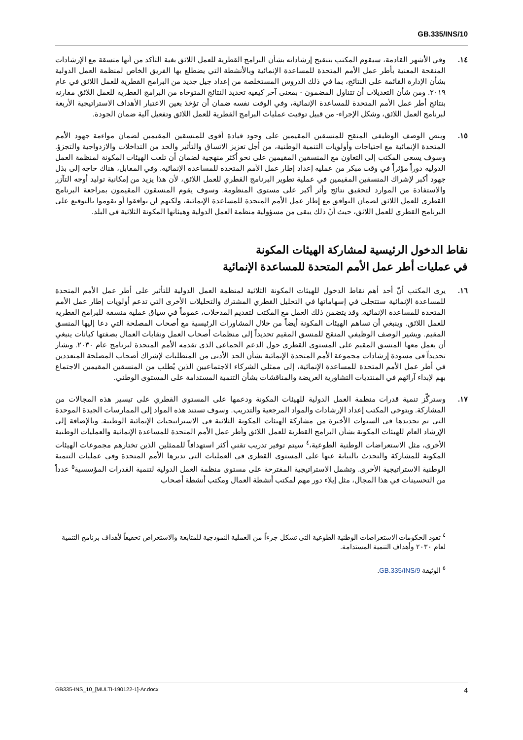GB.335/INS/10
١٤. وفي الأشهر القادمة، سيقوم المكتب بتنقيح إرشاداته بشأن البرامج القطرية للعمل اللائق بغية التأكد من أنها متسقة مع الإرشادات المنقحة المعنية بأطر عمل الأمم المتحدة للمساعدة الإنمائية وبالأنشطة التي يضطلع بها الفريق الخاص لمنظمة العمل الدولية بشأن الإدارة القائمة على النتائج، بما في ذلك الدروس المستخلصة من إعداد جيل جديد من البرامج القطرية للعمل اللائق في عام ٢٠١٩. ومن شأن التعديلات أن تتناول المضمون - بمعنى آخر كيفية تحديد النتائج المتوخاة من البرامج القطرية للعمل اللائق مقارنة بنتائج أطر عمل الأمم المتحدة للمساعدة الإنمائية، وفي الوقت نفسه ضمان أن تؤخذ بعين الاعتبار الأهداف الاستراتيجية الأربعة لبرنامج العمل اللائق، وشكل الإجراء- من قبيل توقيت عمليات البرامج القطرية للعمل اللائق وتفعيل آلية ضمان الجودة.
١٥. وينص الوصف الوظيفي المنقح للمنسقين المقيمين على وجود قيادة أقوى للمنسقين المقيمين لضمان مواءمة جهود الأمم المتحدة الإنمائية مع احتياجات وأولويات التنمية الوطنية، من أجل تعزيز الاتساق والتأثير والحد من التداخلات والازدواجية والتجزؤ. وسوف يسعى المكتب إلى التعاون مع المنسقين المقيمين على نحو أكثر منهجية لضمان أن تلعب الهيئات المكونة لمنظمة العمل الدولية دوراً مؤثراً في وقت مبكر من عملية إعداد إطار عمل الأمم المتحدة للمساعدة الإنمائية. وفي المقابل، هناك حاجة إلى بذل جهود أكبر لإشراك المنسقين المقيمين في عملية تطوير البرنامج القطري للعمل اللائق، لأن هذا يزيد من إمكانية توليد أوجه التآزر والاستفادة من الموارد لتحقيق نتائج وأثر أكبر على مستوى المنظومة. وسوف يقوم المنسقون المقيمون بمراجعة البرنامج القطري للعمل اللائق لضمان التوافق مع إطار عمل الأمم المتحدة للمساعدة الإنمائية، ولكنهم لن يوافقوا أو يقوموا بالتوقيع على البرنامج القطري للعمل اللائق، حيث أنّ ذلك يبقى من مسؤولية منظمة العمل الدولية وهيئاتها المكونة الثلاثية في البلد.
نقاط الدخول الرئيسية لمشاركة الهيئات المكونة
في عمليات أطر عمل الأمم المتحدة للمساعدة الإنمائية
١٦. يرى المكتب أنّ أحد أهم نقاط الدخول للهيئات المكونة الثلاثية لمنظمة العمل الدولية للتأثير على أطر عمل الأمم المتحدة للمساعدة الإنمائية ستتجلى في إسهاماتها في التحليل القطري المشترك والتحليلات الأخرى التي تدعم أولويات إطار عمل الأمم المتحدة للمساعدة الإنمائية. وقد يتضمن ذلك العمل مع المكتب لتقديم المدخلات، عموماً في سياق عملية منسقة للبرامج القطرية للعمل اللائق. وينبغي أن تساهم الهيئات المكونة أيضاً من خلال المشاورات الرئيسية مع أصحاب المصلحة التي دعا إليها المنسق المقيم. ويشير الوصف الوظيفي المنقح للمنسق المقيم تحديداً إلى منظمات أصحاب العمل ونقابات العمال بصفتها كيانات ينبغي أن يعمل معها المنسق المقيم على المستوى القطري حول الدعم الجماعي الذي تقدمه الأمم المتحدة لبرنامج عام ٢٠٣٠. ويشار تحديداً في مسودة إرشادات مجموعة الأمم المتحدة الإنمائية بشأن الحد الأدنى من المتطلبات لإشراك أصحاب المصلحة المتعددين في أطر عمل الأمم المتحدة للمساعدة الإنمائية، إلى ممثلي الشركاء الاجتماعيين الذين يُطلب من المنسقين المقيمين الاجتماع بهم لإبداء آرائهم في المنتديات التشاورية العريضة والمناقشات بشأن التنمية المستدامة على المستوى الوطني.
١٧. وسترگّز تنمية قدرات منظمة العمل الدولية للهيئات المكونة ودعمها على المستوى القطري على تيسير هذه المجالات من المشاركة. ويتوخى المكتب إعداد الإرشادات والمواد المرجعية والتدريب. وسوف تستند هذه المواد إلى الممارسات الجيدة الموحدة التي تم تحديدها في السنوات الأخيرة من مشاركة الهيئات المكونة الثلاثية في الاستراتيجيات الإنمائية الوطنية. وبالإضافة إلى الإرشاد العام للهيئات المكونة بشأن البرامج القطرية للعمل اللائق وأطر عمل الأمم المتحدة للمساعدة الإنمائية والعمليات الوطنية الأخرى، مثل الاستعراضات الوطنية الطوعية،<sup>٤</sup> سيتم توفير تدريب تقني أكثر استهدافاً للممثلين الذين تختارهم مجموعات الهيئات المكونة للمشاركة والتحدث بالنيابة عنها على المستوى القطري في العمليات التي تديرها الأمم المتحدة وفي عمليات التنمية الوطنية الاستراتيجية الأخرى. وتشمل الاستراتيجية المقترحة على مستوى منظمة العمل الدولية لتنمية القدرات المؤسسية<sup>٥</sup> عدداً من التحسينات في هذا المجال، مثل إيلاء دور مهم لمكتب أنشطة العمال ومكتب أنشطة أصحاب
<sup>٤</sup> تقود الحكومات الاستعراضات الوطنية الطوعية التي تشكل جزءاً من العملية النموذجية للمتابعة والاستعراض تحقيقاً لأهداف برنامج التنمية لعام ٢٠٣٠ وأهداف التنمية المستدامة.
<sup>٥</sup> الوثيقة GB.335/INS/9.
GB335-INS_10_[MULTI-190122-1]-Ar.docx 4